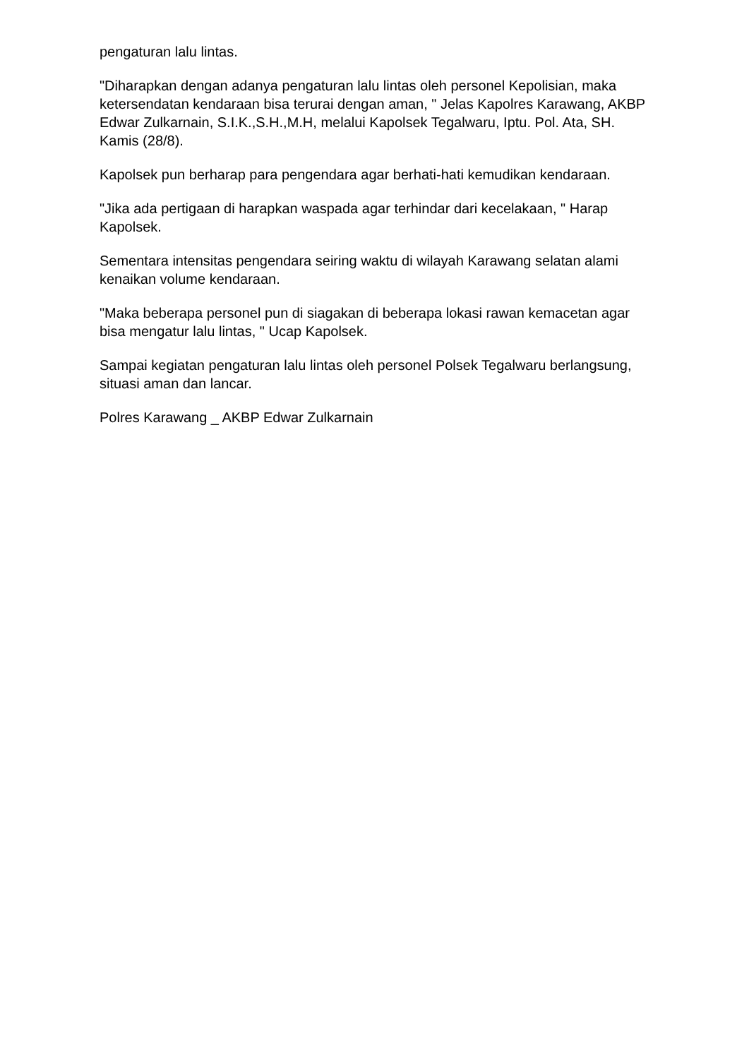pengaturan lalu lintas.
"Diharapkan dengan adanya pengaturan lalu lintas oleh personel Kepolisian, maka ketersendatan kendaraan bisa terurai dengan aman, " Jelas Kapolres Karawang, AKBP Edwar Zulkarnain, S.I.K.,S.H.,M.H, melalui Kapolsek Tegalwaru, Iptu. Pol. Ata, SH. Kamis (28/8).
Kapolsek pun berharap para pengendara agar berhati-hati kemudikan kendaraan.
"Jika ada pertigaan di harapkan waspada agar terhindar dari kecelakaan, " Harap Kapolsek.
Sementara intensitas pengendara seiring waktu di wilayah Karawang selatan alami kenaikan volume kendaraan.
"Maka beberapa personel pun di siagakan di beberapa lokasi rawan kemacetan agar bisa mengatur lalu lintas, " Ucap Kapolsek.
Sampai kegiatan pengaturan lalu lintas oleh personel Polsek Tegalwaru berlangsung, situasi aman dan lancar.
Polres Karawang _ AKBP Edwar Zulkarnain